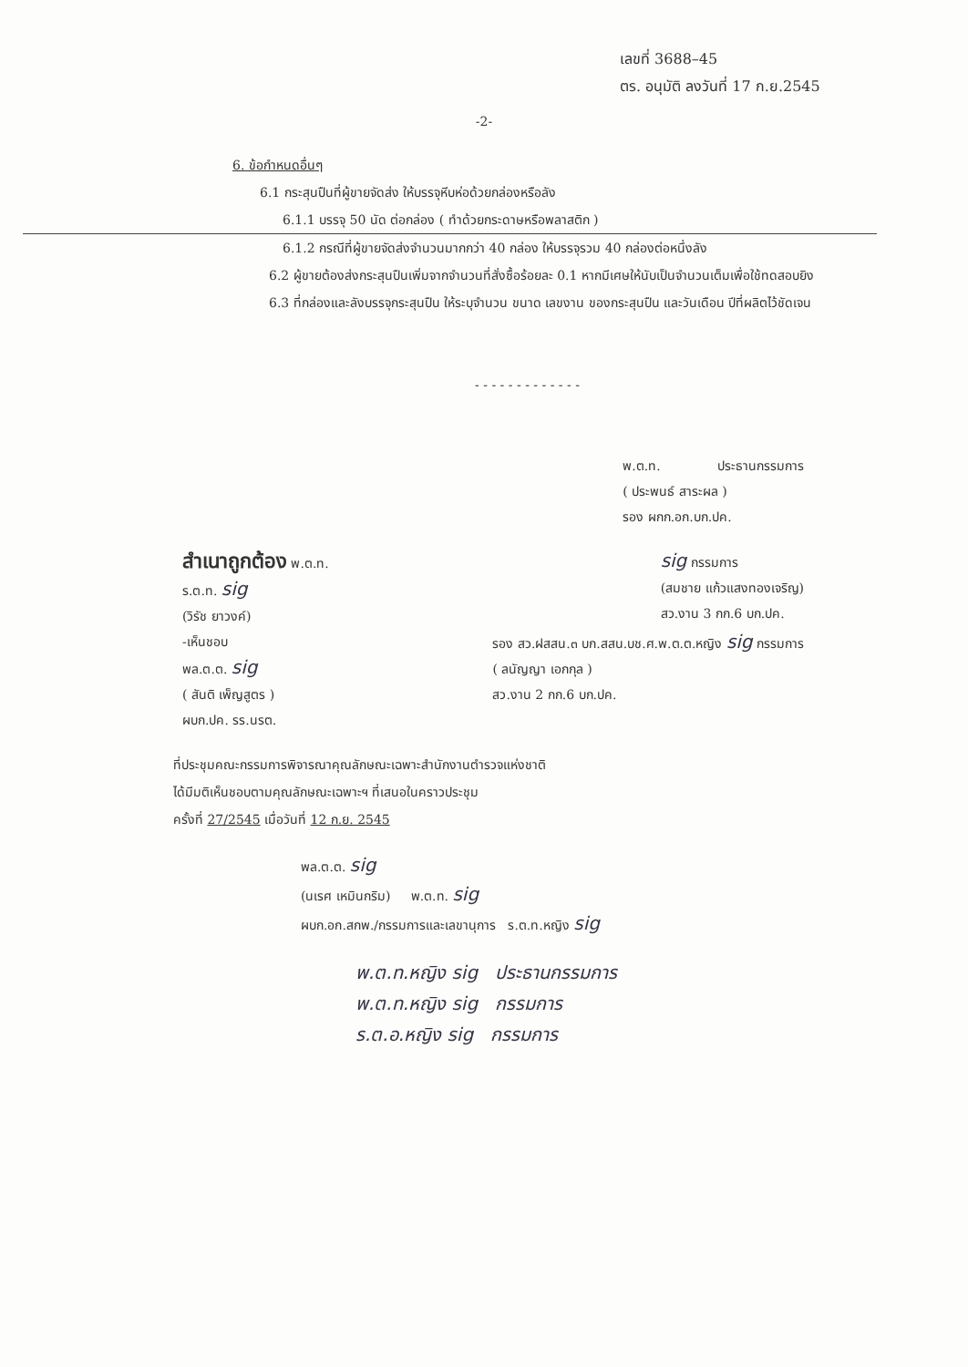เลขที่ 3688–45
ตร. อนุมัติ ลงวันที่ 17 ก.ย.2545
-2-
6. ข้อกำหนดอื่นๆ
6.1 กระสุนปืนที่ผู้ขายจัดส่ง ให้บรรจุหีบห่อด้วยกล่องหรือลัง
6.1.1 บรรจุ 50 นัด ต่อกล่อง ( ทำด้วยกระดาษหรือพลาสติก )
6.1.2 กรณีที่ผู้ขายจัดส่งจำนวนมากกว่า 40 กล่อง ให้บรรจุรวม 40 กล่องต่อหนึ่งลัง
6.2 ผู้ขายต้องส่งกระสุนปืนเพิ่มจากจำนวนที่สั่งซื้อร้อยละ 0.1 หากมีเศษให้นับเป็นจำนวนเต็มเพื่อใช้ทดสอบยิง
6.3 ที่กล่องและลังบรรจุกระสุนปืน ให้ระบุจำนวน ขนาด เลขงาน ของกระสุนปืน และวันเดือน ปีที่ผลิตไว้ชัดเจน
- - - - - - - - - - - - -
พ.ต.ท. ประธานกรรมการ
( ประพนธ์ สาระผล )
รอง ผกก.อก.บก.ปค.
สำเนาถูกต้อง พ.ต.ท.
ร.ต.ท. sig
(วิรัช ยาวงค์)
sig กรรมการ
(สมชาย แก้วแสงทองเจริญ)
สว.งาน 3 กก.6 บก.ปค.
-เห็นชอบ
พล.ต.ต. sig
( สันติ เพ็ญสูตร )
ผบก.ปค. รร.นรต.
รอง สว.ฝสสน.๓ บก.สสน.บช.ศ.พ.ต.ต.หญิง sig กรรมการ
( ลนัญญา เอกกุล )
สว.งาน 2 กก.6 บก.ปค.
ที่ประชุมคณะกรรมการพิจารณาคุณลักษณะเฉพาะสำนักงานตำรวจแห่งชาติ
ได้มีมติเห็นชอบตามคุณลักษณะเฉพาะฯ ที่เสนอในคราวประชุม
ครั้งที่ 27/2545 เมื่อวันที่ 12 ก.ย. 2545
พล.ต.ต. sig
(นเรศ เหมินกริม) พ.ต.ท. sig
ผบก.อก.สกพ./กรรมการและเลขานุการ ร.ต.ท.หญิง sig
พ.ต.ท.หญิง sig ประธานกรรมการ
พ.ต.ท.หญิง sig กรรมการ
ร.ต.อ.หญิง sig กรรมการ